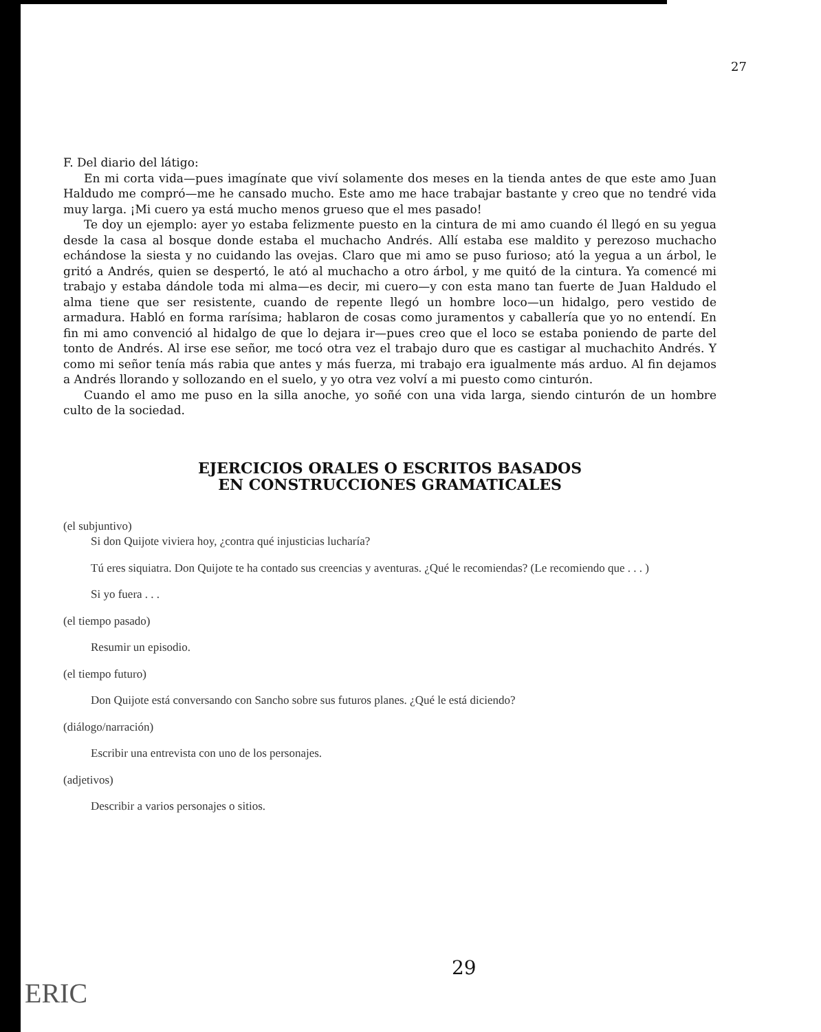27
F. Del diario del látigo:
En mi corta vida—pues imagínate que viví solamente dos meses en la tienda antes de que este amo Juan Haldudo me compró—me he cansado mucho. Este amo me hace trabajar bastante y creo que no tendré vida muy larga. ¡Mi cuero ya está mucho menos grueso que el mes pasado!
Te doy un ejemplo: ayer yo estaba felizmente puesto en la cintura de mi amo cuando él llegó en su yegua desde la casa al bosque donde estaba el muchacho Andrés. Allí estaba ese maldito y perezoso muchacho echándose la siesta y no cuidando las ovejas. Claro que mi amo se puso furioso; ató la yegua a un árbol, le gritó a Andrés, quien se despertó, le ató al muchacho a otro árbol, y me quitó de la cintura. Ya comencé mi trabajo y estaba dándole toda mi alma—es decir, mi cuero—y con esta mano tan fuerte de Juan Haldudo el alma tiene que ser resistente, cuando de repente llegó un hombre loco—un hidalgo, pero vestido de armadura. Habló en forma rarísima; hablaron de cosas como juramentos y caballería que yo no entendí. En fin mi amo convenció al hidalgo de que lo dejara ir—pues creo que el loco se estaba poniendo de parte del tonto de Andrés. Al irse ese señor, me tocó otra vez el trabajo duro que es castigar al muchachito Andrés. Y como mi señor tenía más rabia que antes y más fuerza, mi trabajo era igualmente más arduo. Al fin dejamos a Andrés llorando y sollozando en el suelo, y yo otra vez volví a mi puesto como cinturón.
Cuando el amo me puso en la silla anoche, yo soñé con una vida larga, siendo cinturón de un hombre culto de la sociedad.
EJERCICIOS ORALES O ESCRITOS BASADOS
EN CONSTRUCCIONES GRAMATICALES
(el subjuntivo)
Si don Quijote viviera hoy, ¿contra qué injusticias lucharía?
Tú eres siquiatra. Don Quijote te ha contado sus creencias y aventuras. ¿Qué le recomiendas? (Le recomiendo que . . . )
Si yo fuera . . .
(el tiempo pasado)
Resumir un episodio.
(el tiempo futuro)
Don Quijote está conversando con Sancho sobre sus futuros planes. ¿Qué le está diciendo?
(diálogo/narración)
Escribir una entrevista con uno de los personajes.
(adjetivos)
Describir a varios personajes o sitios.
29
ERIC